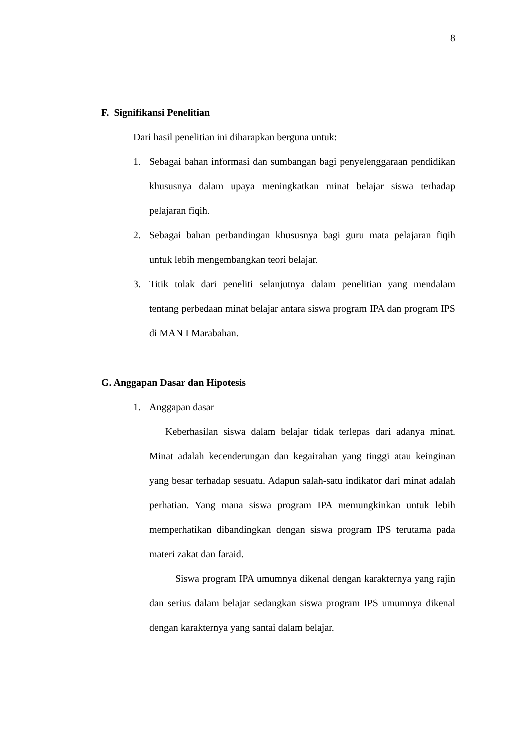8
F. Signifikansi Penelitian
Dari hasil penelitian ini diharapkan berguna untuk:
1. Sebagai bahan informasi dan sumbangan bagi penyelenggaraan pendidikan khususnya dalam upaya meningkatkan minat belajar siswa terhadap pelajaran fiqih.
2. Sebagai bahan perbandingan khususnya bagi guru mata pelajaran fiqih untuk lebih mengembangkan teori belajar.
3. Titik tolak dari peneliti selanjutnya dalam penelitian yang mendalam tentang perbedaan minat belajar antara siswa program IPA dan program IPS di MAN I Marabahan.
G. Anggapan Dasar dan Hipotesis
1. Anggapan dasar
Keberhasilan siswa dalam belajar tidak terlepas dari adanya minat. Minat adalah kecenderungan dan kegairahan yang tinggi atau keinginan yang besar terhadap sesuatu. Adapun salah-satu indikator dari minat adalah perhatian. Yang mana siswa program IPA memungkinkan untuk lebih memperhatikan dibandingkan dengan siswa program IPS terutama pada materi zakat dan faraid.
Siswa program IPA umumnya dikenal dengan karakternya yang rajin dan serius dalam belajar sedangkan siswa program IPS umumnya dikenal dengan karakternya yang santai dalam belajar.